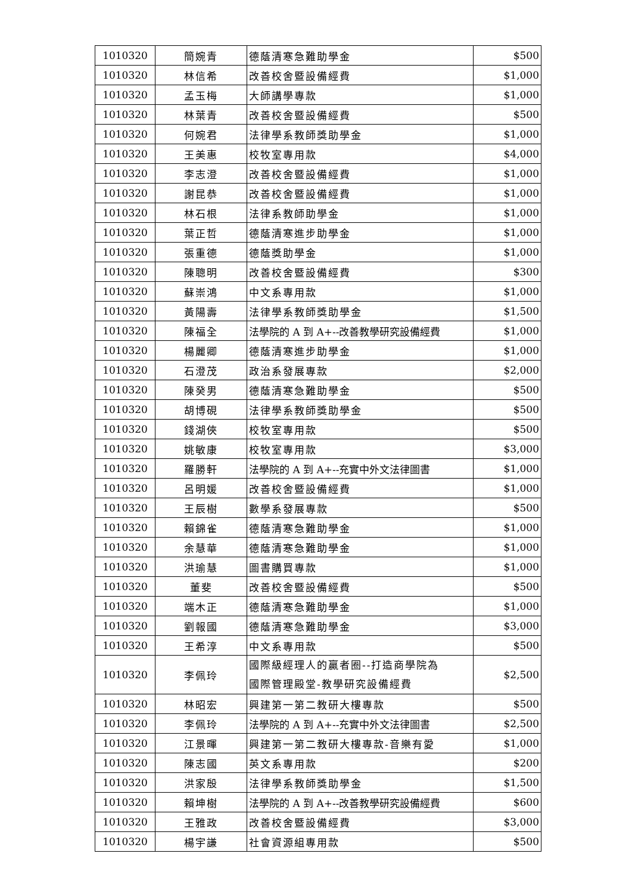| 1010320 | 簡婉青 | 德蔭清寒急難助學金 | $500 |
| 1010320 | 林信希 | 改善校舍暨設備經費 | $1,000 |
| 1010320 | 孟玉梅 | 大師講學專款 | $1,000 |
| 1010320 | 林葉青 | 改善校舍暨設備經費 | $500 |
| 1010320 | 何婉君 | 法律學系教師獎助學金 | $1,000 |
| 1010320 | 王美惠 | 校牧室專用款 | $4,000 |
| 1010320 | 李志澄 | 改善校舍暨設備經費 | $1,000 |
| 1010320 | 謝昆恭 | 改善校舍暨設備經費 | $1,000 |
| 1010320 | 林石根 | 法律系教師助學金 | $1,000 |
| 1010320 | 葉正哲 | 德蔭清寒進步助學金 | $1,000 |
| 1010320 | 張重德 | 德蔭獎助學金 | $1,000 |
| 1010320 | 陳聰明 | 改善校舍暨設備經費 | $300 |
| 1010320 | 蘇崇鴻 | 中文系專用款 | $1,000 |
| 1010320 | 黃陽壽 | 法律學系教師獎助學金 | $1,500 |
| 1010320 | 陳福全 | 法學院的 A 到 A+--改善教學研究設備經費 | $1,000 |
| 1010320 | 楊麗卿 | 德蔭清寒進步助學金 | $1,000 |
| 1010320 | 石澄茂 | 政治系發展專款 | $2,000 |
| 1010320 | 陳癸男 | 德蔭清寒急難助學金 | $500 |
| 1010320 | 胡博硯 | 法律學系教師獎助學金 | $500 |
| 1010320 | 錢湖俠 | 校牧室專用款 | $500 |
| 1010320 | 姚敏康 | 校牧室專用款 | $3,000 |
| 1010320 | 羅勝軒 | 法學院的 A 到 A+--充實中外文法律圖書 | $1,000 |
| 1010320 | 呂明媛 | 改善校舍暨設備經費 | $1,000 |
| 1010320 | 王辰樹 | 數學系發展專款 | $500 |
| 1010320 | 賴錦雀 | 德蔭清寒急難助學金 | $1,000 |
| 1010320 | 余慧華 | 德蔭清寒急難助學金 | $1,000 |
| 1010320 | 洪瑜慧 | 圖書購買專款 | $1,000 |
| 1010320 | 董斐 | 改善校舍暨設備經費 | $500 |
| 1010320 | 端木正 | 德蔭清寒急難助學金 | $1,000 |
| 1010320 | 劉報國 | 德蔭清寒急難助學金 | $3,000 |
| 1010320 | 王希淳 | 中文系專用款 | $500 |
| 1010320 | 李佩玲 | 國際級經理人的贏者圈--打造商學院為 國際管理殿堂-教學研究設備經費 | $2,500 |
| 1010320 | 林昭宏 | 興建第一第二教研大樓專款 | $500 |
| 1010320 | 李佩玲 | 法學院的 A 到 A+--充實中外文法律圖書 | $2,500 |
| 1010320 | 江景暉 | 興建第一第二教研大樓專款-音樂有愛 | $1,000 |
| 1010320 | 陳志國 | 英文系專用款 | $200 |
| 1010320 | 洪家殷 | 法律學系教師獎助學金 | $1,500 |
| 1010320 | 賴坤樹 | 法學院的 A 到 A+--改善教學研究設備經費 | $600 |
| 1010320 | 王雅政 | 改善校舍暨設備經費 | $3,000 |
| 1010320 | 楊宇謙 | 社會資源組專用款 | $500 |